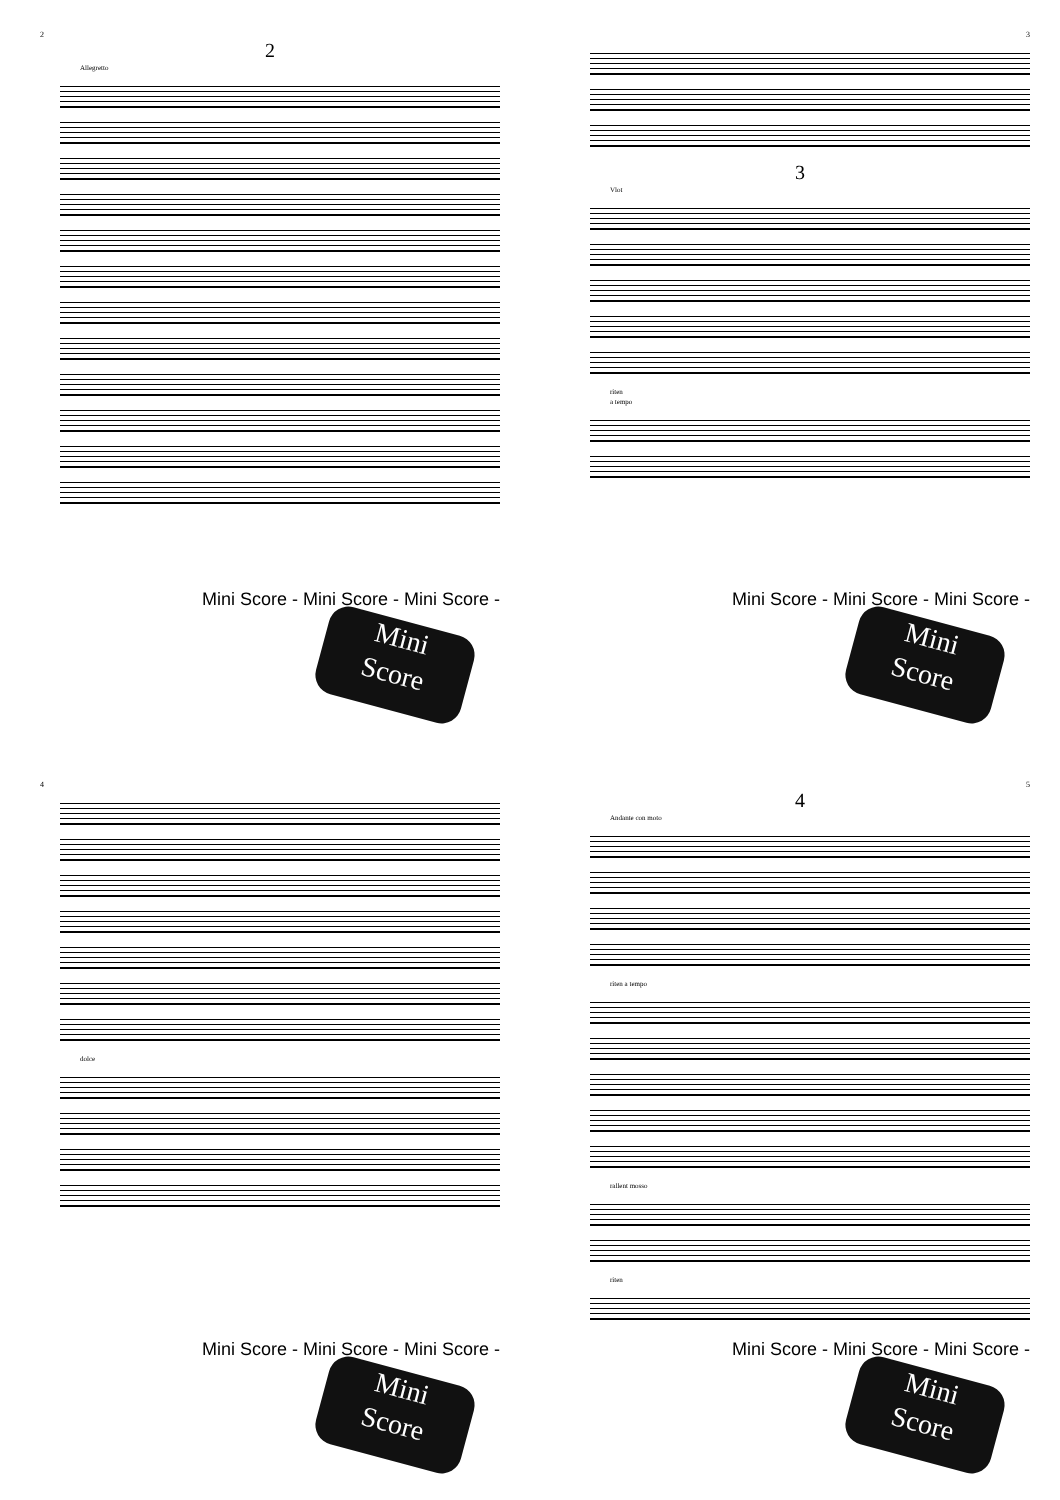2
2
Allegretto
Mini Score - Mini Score - Mini Score -
Mini
Score
3
3
Vlot
riten
a tempo
Mini Score - Mini Score - Mini Score -
Mini
Score
4
dolce
Mini Score - Mini Score - Mini Score -
Mini
Score
5
4
Andante con moto
riten a tempo
rallent mosso
riten
Mini Score - Mini Score - Mini Score -
Mini
Score